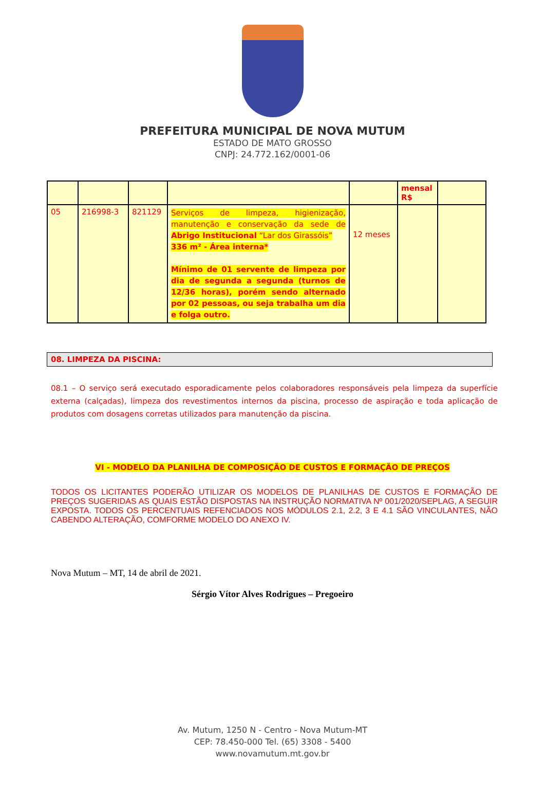PREFEITURA MUNICIPAL DE NOVA MUTUM
ESTADO DE MATO GROSSO
CNPJ: 24.772.162/0001-06
| | | | | | mensal R$ | |
| 05 | 216998-3 | 821129 | Serviços de limpeza, higienização, manutenção e conservação da sede de Abrigo Institucional “Lar dos Girassóis” 336 m² - Área interna* Mínimo de 01 servente de limpeza por dia de segunda a segunda (turnos de 12/36 horas), porém sendo alternado por 02 pessoas, ou seja trabalha um dia e folga outro. | 12 meses | | |
08. LIMPEZA DA PISCINA:
08.1 – O serviço será executado esporadicamente pelos colaboradores responsáveis pela limpeza da superfície externa (calçadas), limpeza dos revestimentos internos da piscina, processo de aspiração e toda aplicação de produtos com dosagens corretas utilizados para manutenção da piscina.
VI - MODELO DA PLANILHA DE COMPOSIÇÃO DE CUSTOS E FORMAÇÃO DE PREÇOS
TODOS OS LICITANTES PODERÃO UTILIZAR OS MODELOS DE PLANILHAS DE CUSTOS E FORMAÇÃO DE PREÇOS SUGERIDAS AS QUAIS ESTÃO DISPOSTAS NA INSTRUÇÃO NORMATIVA Nº 001/2020/SEPLAG, A SEGUIR EXPOSTA. TODOS OS PERCENTUAIS REFENCIADOS NOS MÓDULOS 2.1, 2.2, 3 E 4.1 SÃO VINCULANTES, NÃO CABENDO ALTERAÇÃO, COMFORME MODELO DO ANEXO IV.
Nova Mutum – MT, 14 de abril de 2021.
Sérgio Vítor Alves Rodrigues – Pregoeiro
Av. Mutum, 1250 N - Centro - Nova Mutum-MT
CEP: 78.450-000 Tel. (65) 3308 - 5400
www.novamutum.mt.gov.br